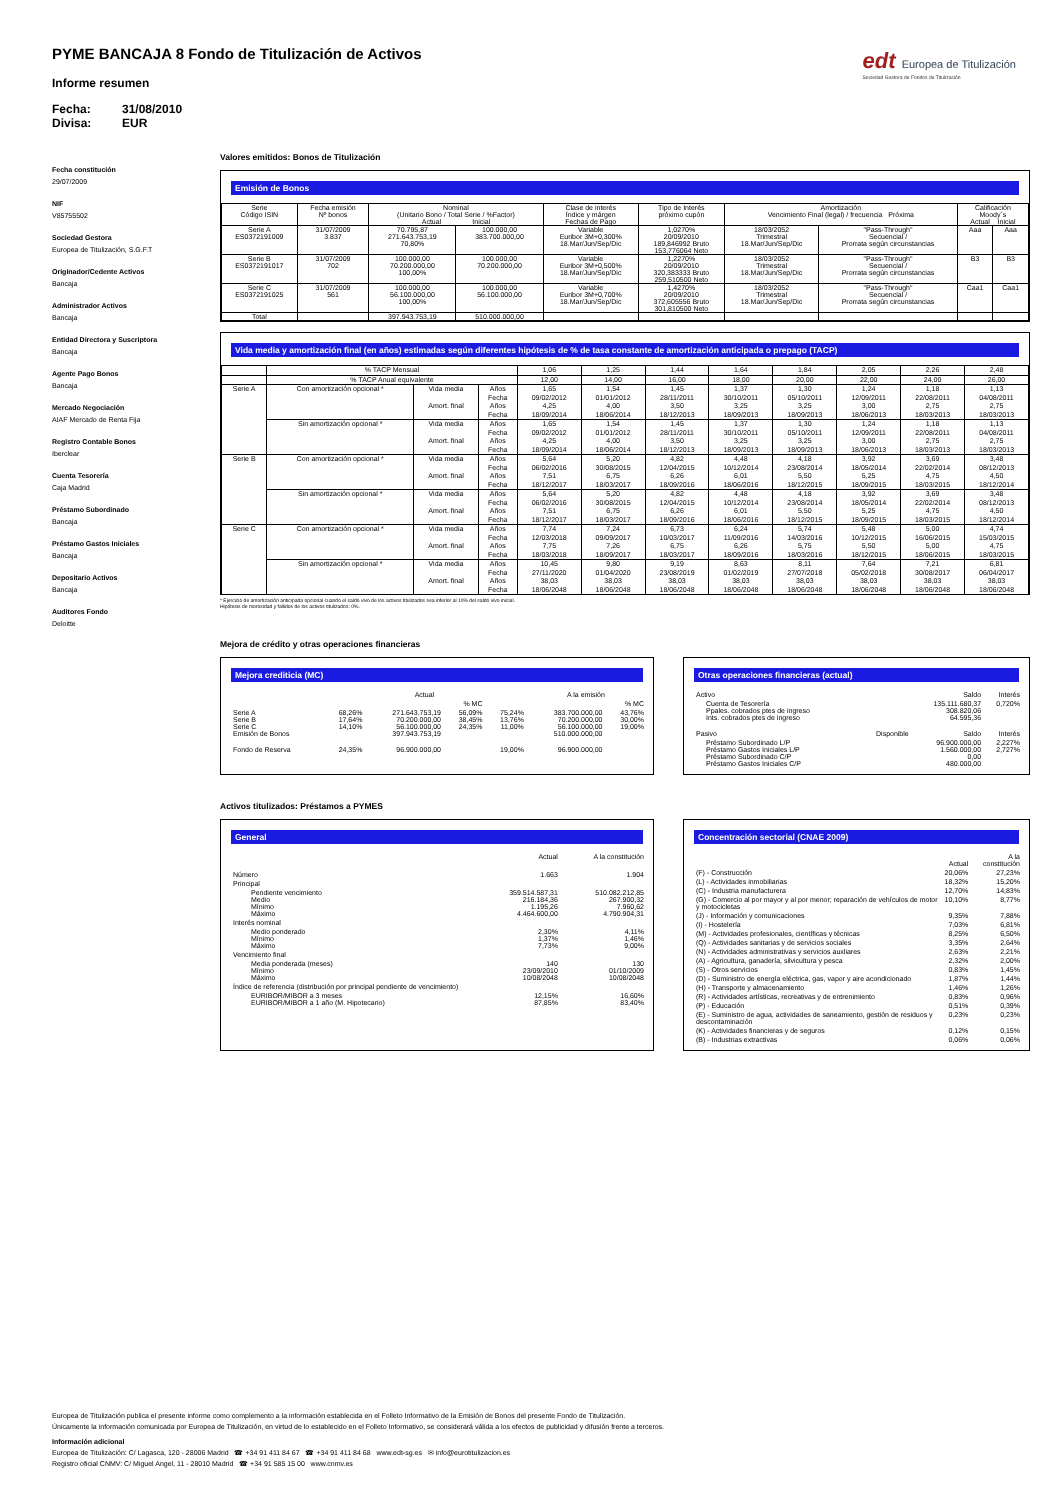edt Europea de Titulización
Sociedad Gestora de Fondos de Titulización
PYME BANCAJA 8 Fondo de Titulización de Activos
Informe resumen
Fecha: 31/08/2010
Divisa: EUR
Fecha constitución
29/07/2009
NIF
V85755502
Sociedad Gestora
Europea de Titulización, S.G.F.T
Originador/Cedente Activos
Bancaja
Administrador Activos
Bancaja
Entidad Directora y Suscriptora
Bancaja
Agente Pago Bonos
Bancaja
Mercado Negociación
AIAF Mercado de Renta Fija
Registro Contable Bonos
Iberclear
Cuenta Tesorería
Caja Madrid
Préstamo Subordinado
Bancaja
Préstamo Gastos Iniciales
Bancaja
Depositario Activos
Bancaja
Auditores Fondo
Deloitte
Valores emitidos: Bonos de Titulización
Emisión de Bonos
| Serie Código ISIN | Fecha emisión Nº bonos | Nominal (Unitario Bono / Total Serie / %Factor) Actual Inicial | | Clase de interés Índice y márgen Fechas de Pago | Tipo de Interés próximo cupón | Amortización Vencimiento Final (legal) / frecuencia Próxima | | Calificación Moody´s Actual Inicial | |
| --- | --- | --- | --- | --- | --- | --- | --- | --- | --- |
| Serie A ES0372191009 | 31/07/2009 3.837 | 70.795,87 271.643.753,19 70,80% | 100.000,00 383.700.000,00 | Variable Euribor 3M+0,300% 18.Mar/Jun/Sep/Dic | 1,0270% 20/09/2010 189,846992 Bruto 153,776064 Neto | 18/03/2052 Trimestral 18.Mar/Jun/Sep/Dic | "Pass-Through" Secuencial / Prorrata según circunstancias | Aaa | Aaa |
| Serie B ES0372191017 | 31/07/2009 702 | 100.000,00 70.200.000,00 100,00% | 100.000,00 70.200.000,00 | Variable Euribor 3M+0,500% 18.Mar/Jun/Sep/Dic | 1,2270% 20/09/2010 320,383333 Bruto 259,510500 Neto | 18/03/2052 Trimestral 18.Mar/Jun/Sep/Dic | "Pass-Through" Secuencial / Prorrata según circunstancias | B3 | B3 |
| Serie C ES0372191025 | 31/07/2009 561 | 100.000,00 56.100.000,00 100,00% | 100.000,00 56.100.000,00 | Variable Euribor 3M+0,700% 18.Mar/Jun/Sep/Dic | 1,4270% 20/09/2010 372,605556 Bruto 301,810500 Neto | 18/03/2052 Trimestral 18.Mar/Jun/Sep/Dic | "Pass-Through" Secuencial / Prorrata según circunstancias | Caa1 | Caa1 |
| Total | | 397.943.753,19 | 510.000.000,00 | | | | | | |
Vida media y amortización final (en años) estimadas según diferentes hipótesis de % de tasa constante de amortización anticipada o prepago (TACP)
| | % TACP Mensual | | | 1,06 | 1,25 | 1,44 | 1,64 | 1,84 | 2,05 | 2,26 | 2,48 |
| | % TACP Anual equivalente | | | 12,00 | 14,00 | 16,00 | 18,00 | 20,00 | 22,00 | 24,00 | 26,00 |
| Serie A | Con amortización opcional * | Vida media | Años | 1,65 | 1,54 | 1,45 | 1,37 | 1,30 | 1,24 | 1,18 | 1,13 |
| | | | Fecha | 09/02/2012 | 01/01/2012 | 28/11/2011 | 30/10/2011 | 05/10/2011 | 12/09/2011 | 22/08/2011 | 04/08/2011 |
| | | Amort. final | Años | 4,25 | 4,00 | 3,50 | 3,25 | 3,25 | 3,00 | 2,75 | 2,75 |
| | | | Fecha | 18/09/2014 | 18/06/2014 | 18/12/2013 | 18/09/2013 | 18/09/2013 | 18/06/2013 | 18/03/2013 | 18/03/2013 |
| | Sin amortización opcional * | Vida media | Años | 1,65 | 1,54 | 1,45 | 1,37 | 1,30 | 1,24 | 1,18 | 1,13 |
| | | | Fecha | 09/02/2012 | 01/01/2012 | 28/11/2011 | 30/10/2011 | 05/10/2011 | 12/09/2011 | 22/08/2011 | 04/08/2011 |
| | | Amort. final | Años | 4,25 | 4,00 | 3,50 | 3,25 | 3,25 | 3,00 | 2,75 | 2,75 |
| | | | Fecha | 18/09/2014 | 18/06/2014 | 18/12/2013 | 18/09/2013 | 18/09/2013 | 18/06/2013 | 18/03/2013 | 18/03/2013 |
| Serie B | Con amortización opcional * | Vida media | Años | 5,64 | 5,20 | 4,82 | 4,48 | 4,18 | 3,92 | 3,69 | 3,48 |
| | | | Fecha | 06/02/2016 | 30/08/2015 | 12/04/2015 | 10/12/2014 | 23/08/2014 | 18/05/2014 | 22/02/2014 | 08/12/2013 |
| | | Amort. final | Años | 7,51 | 6,75 | 6,26 | 6,01 | 5,50 | 5,25 | 4,75 | 4,50 |
| | | | Fecha | 18/12/2017 | 18/03/2017 | 18/09/2016 | 18/06/2016 | 18/12/2015 | 18/09/2015 | 18/03/2015 | 18/12/2014 |
| | Sin amortización opcional * | Vida media | Años | 5,64 | 5,20 | 4,82 | 4,48 | 4,18 | 3,92 | 3,69 | 3,48 |
| | | | Fecha | 06/02/2016 | 30/08/2015 | 12/04/2015 | 10/12/2014 | 23/08/2014 | 18/05/2014 | 22/02/2014 | 08/12/2013 |
| | | Amort. final | Años | 7,51 | 6,75 | 6,26 | 6,01 | 5,50 | 5,25 | 4,75 | 4,50 |
| | | | Fecha | 18/12/2017 | 18/03/2017 | 18/09/2016 | 18/06/2016 | 18/12/2015 | 18/09/2015 | 18/03/2015 | 18/12/2014 |
| Serie C | Con amortización opcional * | Vida media | Años | 7,74 | 7,24 | 6,73 | 6,24 | 5,74 | 5,48 | 5,00 | 4,74 |
| | | | Fecha | 12/03/2018 | 09/09/2017 | 10/03/2017 | 11/09/2016 | 14/03/2016 | 10/12/2015 | 16/06/2015 | 15/03/2015 |
| | | Amort. final | Años | 7,75 | 7,26 | 6,75 | 6,26 | 5,75 | 5,50 | 5,00 | 4,75 |
| | | | Fecha | 18/03/2018 | 18/09/2017 | 18/03/2017 | 18/09/2016 | 18/03/2016 | 18/12/2015 | 18/06/2015 | 18/03/2015 |
| | Sin amortización opcional * | Vida media | Años | 10,45 | 9,80 | 9,19 | 8,63 | 8,11 | 7,64 | 7,21 | 6,81 |
| | | | Fecha | 27/11/2020 | 01/04/2020 | 23/08/2019 | 01/02/2019 | 27/07/2018 | 05/02/2018 | 30/08/2017 | 06/04/2017 |
| | | Amort. final | Años | 38,03 | 38,03 | 38,03 | 38,03 | 38,03 | 38,03 | 38,03 | 38,03 |
| | | | Fecha | 18/06/2048 | 18/06/2048 | 18/06/2048 | 18/06/2048 | 18/06/2048 | 18/06/2048 | 18/06/2048 | 18/06/2048 |
* Ejercicio de amortización anticipada opcional cuando el saldo vivo de los activos titulizados sea inferior al 10% del saldo vivo inicial.
Hipótesis de morosidad y fallidos de los activos titulizados: 0%.
Mejora de crédito y otras operaciones financieras
Mejora crediticia (MC)
| | | Actual | | | A la emisión | |
| | | | % MC | | | % MC |
| Serie A Serie B Serie C Emisión de Bonos | 68,26% 17,64% 14,10% | 271.643.753,19 70.200.000,00 56.100.000,00 397.943.753,19 | 56,09% 38,45% 24,35% | 75,24% 13,76% 11,00% | 383.700.000,00 70.200.000,00 56.100.000,00 510.000.000,00 | 43,76% 30,00% 19,00% |
| Fondo de Reserva | 24,35% | 96.900.000,00 | | 19,00% | 96.900.000,00 | |
Otras operaciones financieras (actual)
| Activo | | Saldo | Interés |
| Cuenta de Tesorería Ppales. cobrados ptes de ingreso Ints. cobrados ptes de ingreso | | 135.111.680,37 308.820,06 64.595,36 | 0,720% |
| Pasivo | Disponible | Saldo | Interés |
| Préstamo Subordinado L/P Préstamo Gastos Iniciales L/P Préstamo Subordinado C/P Préstamo Gastos Iniciales C/P | | 96.900.000,00 1.560.000,00 0,00 480.000,00 | 2,227% 2,727% |
Activos titulizados: Préstamos a PYMES
General
| | Actual | A la constitución |
| Número | 1.663 | 1.904 |
| Principal | | |
| Pendiente vencimiento Medio Mínimo Máximo | 359.514.587,31 216.184,36 1.195,26 4.464.600,00 | 510.082.212,85 267.900,32 7.960,62 4.790.904,31 |
| Interés nominal | | |
| Medio ponderado Mínimo Máximo | 2,30% 1,37% 7,73% | 4,11% 1,46% 9,00% |
| Vencimiento final | | |
| Media ponderada (meses) Mínimo Máximo | 140 23/09/2010 10/08/2048 | 130 01/10/2009 10/08/2048 |
| Índice de referencia (distribución por principal pendiente de vencimiento) | | |
| EURIBOR/MIBOR a 3 meses EURIBOR/MIBOR a 1 año (M. Hipotecario) | 12,15% 87,85% | 16,60% 83,40% |
Concentración sectorial (CNAE 2009)
| | Actual | A la constitución |
| (F) - Construcción | 20,06% | 27,23% |
| (L) - Actividades inmobiliarias | 18,32% | 15,20% |
| (C) - Industria manufacturera | 12,70% | 14,83% |
| (G) - Comercio al por mayor y al por menor; reparación de vehículos de motor y motocicletas | 10,10% | 8,77% |
| (J) - Información y comunicaciones | 9,35% | 7,88% |
| (I) - Hostelería | 7,03% | 6,81% |
| (M) - Actividades profesionales, científicas y técnicas | 8,25% | 6,50% |
| (Q) - Actividades sanitarias y de servicios sociales | 3,35% | 2,64% |
| (N) - Actividades administrativas y servicios auxliares | 2,63% | 2,21% |
| (A) - Agricultura, ganadería, silvicultura y pesca | 2,32% | 2,00% |
| (S) - Otros servicios | 0,83% | 1,45% |
| (D) - Suministro de energía eléctrica, gas, vapor y aire acondicionado | 1,87% | 1,44% |
| (H) - Transporte y almacenamiento | 1,46% | 1,26% |
| (R) - Actividades artísticas, recreativas y de entrenimiento | 0,83% | 0,96% |
| (P) - Educación | 0,51% | 0,39% |
| (E) - Suministro de agua, actividades de saneamiento, gestión de residuos y descontaminación | 0,23% | 0,23% |
| (K) - Actividades financieras y de seguros | 0,12% | 0,15% |
| (B) - Industrias extractivas | 0,06% | 0,06% |
Europea de Titulización publica el presente informe como complemento a la información establecida en el Folleto Informativo de la Emisión de Bonos del presente Fondo de Titulización.
Únicamente la información comunicada por Europea de Titulización, en virtud de lo establecido en el Folleto Informativo, se considerará válida a los efectos de publicidad y difusión frente a terceros.
Información adicional
Europea de Titulización: C/ Lagasca, 120 - 28006 Madrid ☎ +34 91 411 84 67 ☎ +34 91 411 84 68 www.edt-sg.es ✉ info@eurotitulizacion.es
Registro oficial CNMV: C/ Miguel Angel, 11 - 28010 Madrid ☎ +34 91 585 15 00 www.cnmv.es